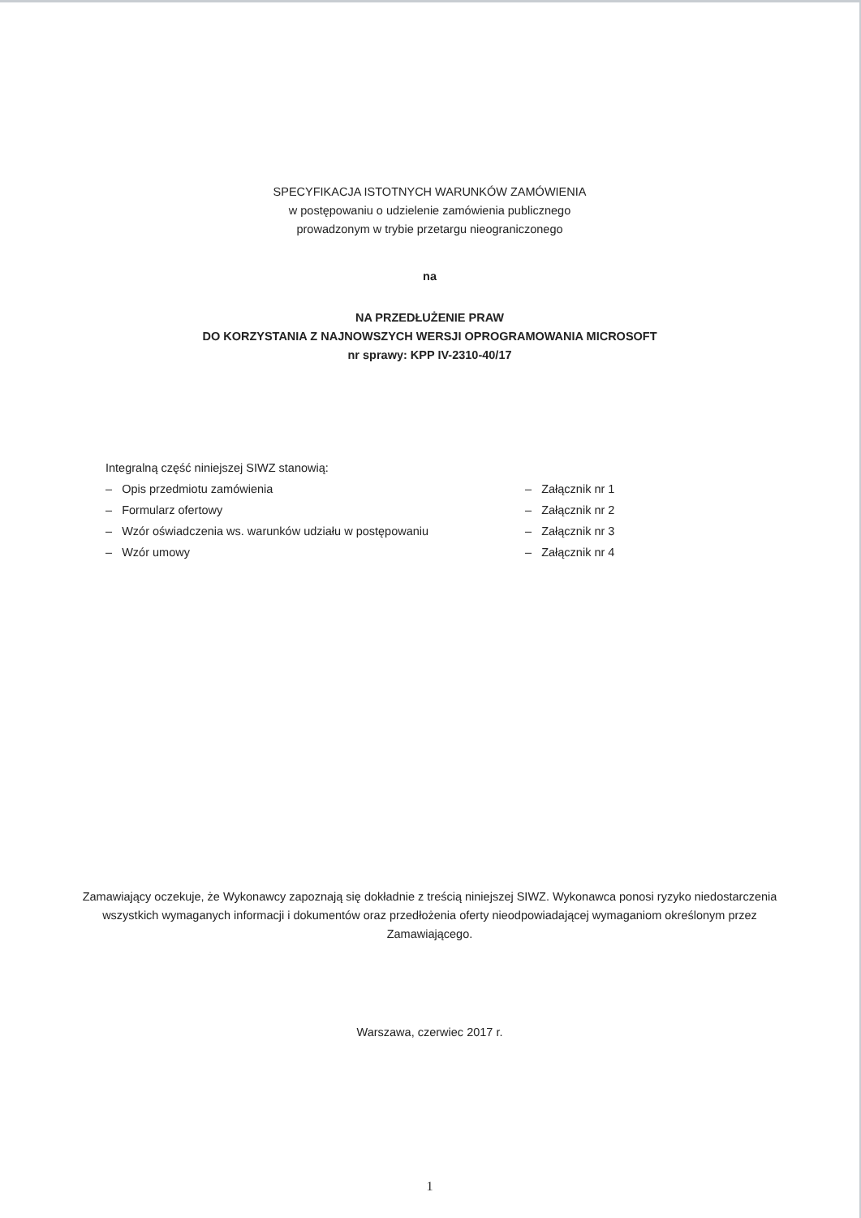SPECYFIKACJA ISTOTNYCH WARUNKÓW ZAMÓWIENIA
w postępowaniu o udzielenie zamówienia publicznego
prowadzonym w trybie przetargu nieograniczonego
na
NA PRZEDŁUŻENIE PRAW
DO KORZYSTANIA Z NAJNOWSZYCH WERSJI OPROGRAMOWANIA MICROSOFT
nr sprawy: KPP IV-2310-40/17
Integralną część niniejszej SIWZ stanowią:
– Opis przedmiotu zamówienia – Załącznik nr 1
– Formularz ofertowy – Załącznik nr 2
– Wzór oświadczenia ws. warunków udziału w postępowaniu – Załącznik nr 3
– Wzór umowy – Załącznik nr 4
Zamawiający oczekuje, że Wykonawcy zapoznają się dokładnie z treścią niniejszej SIWZ. Wykonawca ponosi ryzyko niedostarczenia wszystkich wymaganych informacji i dokumentów oraz przedłożenia oferty nieodpowiadającej wymaganiom określonym przez Zamawiającego.
Warszawa, czerwiec 2017 r.
1